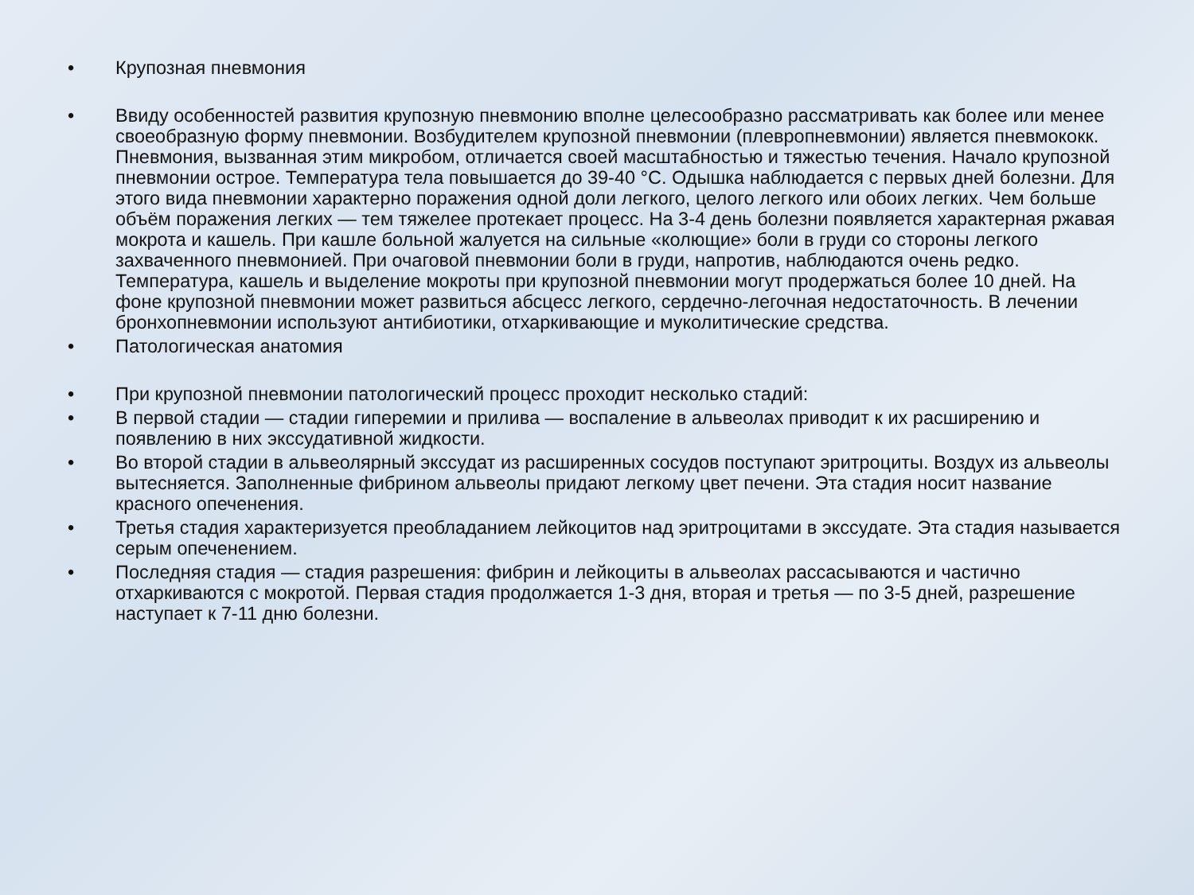• Крупозная пневмония
• Ввиду особенностей развития крупозную пневмонию вполне целесообразно рассматривать как более или менее своеобразную форму пневмонии. Возбудителем крупозной пневмонии (плевропневмонии) является пневмококк. Пневмония, вызванная этим микробом, отличается своей масштабностью и тяжестью течения. Начало крупозной пневмонии острое. Температура тела повышается до 39-40 °С. Одышка наблюдается с первых дней болезни. Для этого вида пневмонии характерно поражения одной доли легкого, целого легкого или обоих легких. Чем больше объём поражения легких — тем тяжелее протекает процесс. На 3-4 день болезни появляется характерная ржавая мокрота и кашель. При кашле больной жалуется на сильные «колющие» боли в груди со стороны легкого захваченного пневмонией. При очаговой пневмонии боли в груди, напротив, наблюдаются очень редко. Температура, кашель и выделение мокроты при крупозной пневмонии могут продержаться более 10 дней. На фоне крупозной пневмонии может развиться абсцесс легкого, сердечно-легочная недостаточность. В лечении бронхопневмонии используют антибиотики, отхаркивающие и муколитические средства.
• Патологическая анатомия
• При крупозной пневмонии патологический процесс проходит несколько стадий:
• В первой стадии — стадии гиперемии и прилива — воспаление в альвеолах приводит к их расширению и появлению в них экссудативной жидкости.
• Во второй стадии в альвеолярный экссудат из расширенных сосудов поступают эритроциты. Воздух из альвеолы вытесняется. Заполненные фибрином альвеолы придают легкому цвет печени. Эта стадия носит название красного опеченения.
• Третья стадия характеризуется преобладанием лейкоцитов над эритроцитами в экссудате. Эта стадия называется серым опеченением.
• Последняя стадия — стадия разрешения: фибрин и лейкоциты в альвеолах рассасываются и частично отхаркиваются с мокротой. Первая стадия продолжается 1-3 дня, вторая и третья — по 3-5 дней, разрешение наступает к 7-11 дню болезни.